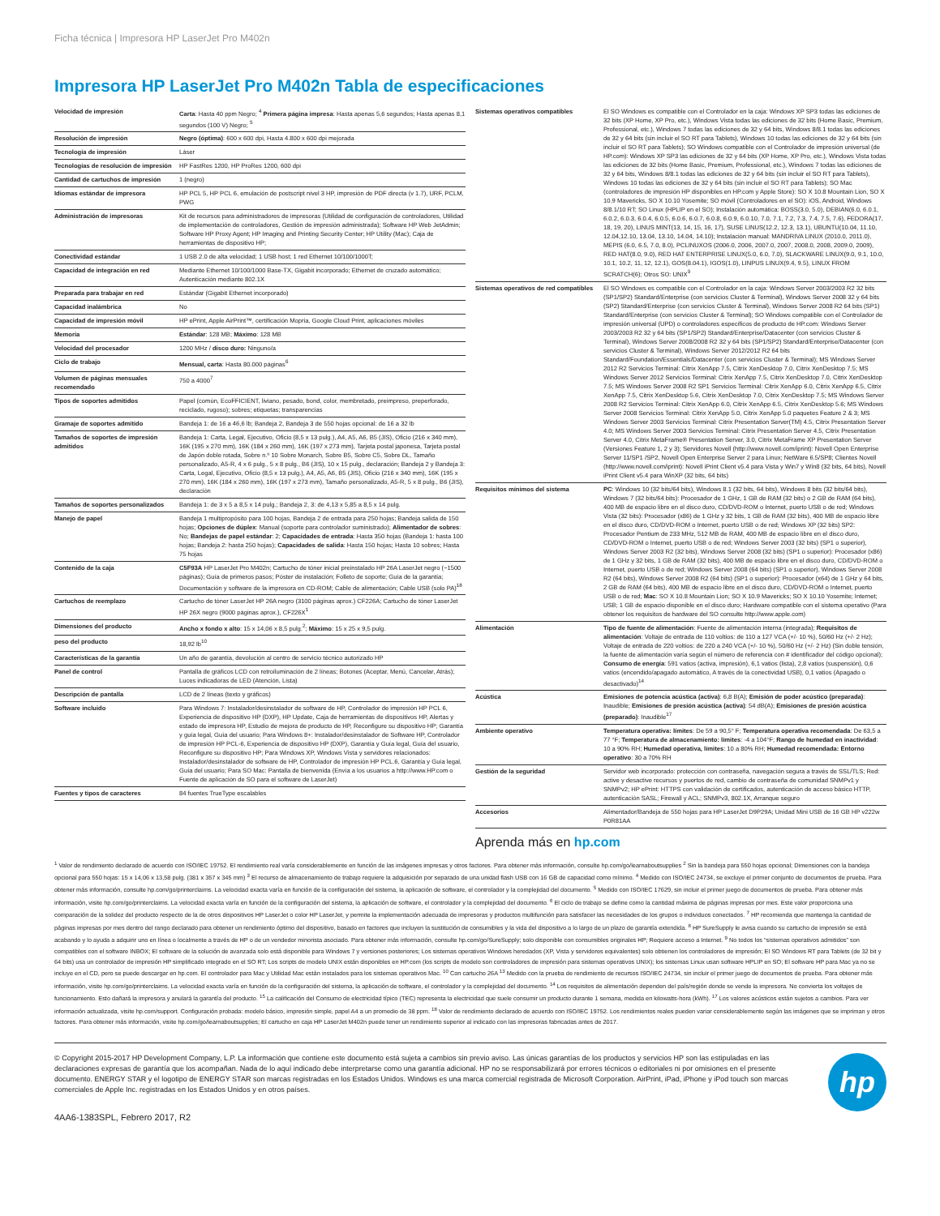Ficha técnica | Impresora HP LaserJet Pro M402n
Impresora HP LaserJet Pro M402n Tabla de especificaciones
| Velocidad de impresión | Carta : Hasta 40 ppm Negro; <sup>4</sup> Primera página impresa : Hasta apenas 5,6 segundos; Hasta apenas 8,1 segundos (100 V) Negro; <sup>5</sup> |
| Resolución de impresión | Negro (óptima) : 600 x 600 dpi, Hasta 4.800 x 600 dpi mejorada |
| Tecnología de impresión | Láser |
| Tecnologías de resolución de impresión | HP FastRes 1200, HP ProRes 1200, 600 dpi |
| Cantidad de cartuchos de impresión | 1 (negro) |
| Idiomas estándar de impresora | HP PCL 5, HP PCL 6, emulación de postscript nivel 3 HP, impresión de PDF directa (v 1.7), URF, PCLM, PWG |
| Administración de impresoras | Kit de recursos para administradores de impresoras (Utilidad de configuración de controladores, Utilidad de implementación de controladores, Gestión de impresión administrada); Software HP Web JetAdmin; Software HP Proxy Agent; HP Imaging and Printing Security Center; HP Utility (Mac); Caja de herramientas de dispositivo HP; |
| Conectividad estándar | 1 USB 2.0 de alta velocidad; 1 USB host; 1 red Ethernet 10/100/1000T; |
| Capacidad de integración en red | Mediante Ethernet 10/100/1000 Base-TX, Gigabit incorporado; Ethernet de cruzado automático; Autenticación mediante 802.1X |
| Preparada para trabajar en red | Estándar (Gigabit Ethernet incorporado) |
| Capacidad inalámbrica | No |
| Capacidad de impresión móvil | HP ePrint, Apple AirPrint™, certificación Mopria, Google Cloud Print, aplicaciones móviles |
| Memoria | Estándar : 128 MB; Máximo : 128 MB |
| Velocidad del procesador | 1200 MHz / disco duro: Ninguno/a |
| Ciclo de trabajo | Mensual, carta : Hasta 80.000 páginas<sup>6</sup> |
| Volumen de páginas mensuales recomendado | 750 a 4000<sup>7</sup> |
| Tipos de soportes admitidos | Papel (común, EcoFFICIENT, liviano, pesado, bond, color, membretado, preimpreso, preperforado, reciclado, rugoso); sobres; etiquetas; transparencias |
| Gramaje de soportes admitido | Bandeja 1: de 16 a 46,6 lb; Bandeja 2, Bandeja 3 de 550 hojas opcional: de 16 a 32 lb |
| Tamaños de soportes de impresión admitidos | Bandeja 1: Carta, Legal, Ejecutivo, Oficio (8,5 x 13 pulg.), A4, A5, A6, B5 (JIS), Oficio (216 x 340 mm), 16K (195 x 270 mm), 16K (184 x 260 mm), 16K (197 x 273 mm), Tarjeta postal japonesa, Tarjeta postal de Japón doble rotada, Sobre n.º 10 Sobre Monarch, Sobre B5, Sobre C5, Sobre DL, Tamaño personalizado, A5-R, 4 x 6 pulg., 5 x 8 pulg., B6 (JIS), 10 x 15 pulg., declaración; Bandeja 2 y Bandeja 3: Carta, Legal, Ejecutivo, Oficio (8,5 x 13 pulg.), A4, A5, A6, B5 (JIS), Oficio (216 x 340 mm), 16K (195 x 270 mm), 16K (184 x 260 mm), 16K (197 x 273 mm), Tamaño personalizado, A5-R, 5 x 8 pulg., B6 (JIS), declaración |
| Tamaños de soportes personalizados | Bandeja 1: de 3 x 5 a 8,5 x 14 pulg.; Bandeja 2, 3: de 4,13 x 5,85 a 8,5 x 14 pulg. |
| Manejo de papel | Bandeja 1 multipropósito para 100 hojas, Bandeja 2 de entrada para 250 hojas; Bandeja salida de 150 hojas; Opciones de dúplex : Manual (soporte para controlador suministrado); Alimentador de sobres : No; Bandejas de papel estándar : 2; Capacidades de entrada : Hasta 350 hojas (Bandeja 1: hasta 100 hojas; Bandeja 2: hasta 250 hojas); Capacidades de salida : Hasta 150 hojas; Hasta 10 sobres; Hasta 75 hojas |
| Contenido de la caja | C5F93A HP LaserJet Pro M402n; Cartucho de tóner inicial preinstalado HP 26A LaserJet negro (~1500 páginas); Guía de primeros pasos; Póster de instalación; Folleto de soporte; Guía de la garantía; Documentación y software de la impresora en CD-ROM; Cable de alimentación; Cable USB (solo PA)<sup>18</sup> |
| Cartuchos de reemplazo | Cartucho de tóner LaserJet HP 26A negro (3100 páginas aprox.) CF226A; Cartucho de tóner LaserJet HP 26X negro (9000 páginas aprox.), CF226X<sup>1</sup> |
| Dimensiones del producto | Ancho x fondo x alto : 15 x 14,06 x 8,5 pulg.<sup>2</sup>; Máximo : 15 x 25 x 9,5 pulg. |
| peso del producto | 18,92 lb<sup>10</sup> |
| Características de la garantía | Un año de garantía, devolución al centro de servicio técnico autorizado HP |
| Panel de control | Pantalla de gráficos LCD con retroiluminación de 2 líneas; Botones (Aceptar, Menú, Cancelar, Atrás); Luces indicadoras de LED (Atención, Lista) |
| Descripción de pantalla | LCD de 2 líneas (texto y gráficos) |
| Software incluido | Para Windows 7: Instalador/desinstalador de software de HP, Controlador de impresión HP PCL 6, Experiencia de dispositivo HP (DXP), HP Update, Caja de herramientas de dispositivos HP, Alertas y estado de impresora HP, Estudio de mejora de producto de HP, Reconfigure su dispositivo HP; Garantía y guía legal, Guía del usuario; Para Windows 8+: Instalador/desinstalador de Software HP, Controlador de impresión HP PCL-6, Experiencia de dispositivo HP (DXP), Garantía y Guía legal, Guía del usuario, Reconfigure su dispositivo HP; Para Windows XP, Windows Vista y servidores relacionados: Instalador/desinstalador de software de HP, Controlador de impresión HP PCL.6, Garantía y Guía legal, Guía del usuario; Para SO Mac: Pantalla de bienvenida (Envía a los usuarios a http://www.HP.com o Fuente de aplicación de SO para el software de LaserJet) |
| Fuentes y tipos de caracteres | 84 fuentes TrueType escalables |
| Sistemas operativos compatibles | El SO Windows es compatible con el Controlador en la caja: Windows XP SP3 todas las ediciones de 32 bits (XP Home, XP Pro, etc.), Windows Vista todas las ediciones de 32 bits (Home Basic, Premium, Professional, etc.), Windows 7 todas las ediciones de 32 y 64 bits, Windows 8/8.1 todas las ediciones de 32 y 64 bits (sin incluir el SO RT para Tablets), Windows 10 todas las ediciones de 32 y 64 bits (sin incluir el SO RT para Tablets); SO Windows compatible con el Controlador de impresión universal (de HP.com): Windows XP SP3 las ediciones de 32 y 64 bits (XP Home, XP Pro, etc.), Windows Vista todas las ediciones de 32 bits (Home Basic, Premium, Professional, etc.), Windows 7 todas las ediciones de 32 y 64 bits, Windows 8/8.1 todas las ediciones de 32 y 64 bits (sin incluir el SO RT para Tablets), Windows 10 todas las ediciones de 32 y 64 bits (sin incluir el SO RT para Tablets); SO Mac (controladores de impresión HP disponibles en HP.com y Apple Store): SO X 10.8 Mountain Lion, SO X 10.9 Mavericks, SO X 10.10 Yosemite; SO móvil (Controladores en el SO): iOS, Android, Windows 8/8.1/10 RT; SO Linux (HPLIP en el SO); Instalación automática: BOSS(3.0, 5.0), DEBIAN(6.0, 6.0.1, 6.0.2, 6.0.3, 6.0.4, 6.0.5, 6.0.6, 6.0.7, 6.0.8, 6.0.9, 6.0.10, 7.0, 7.1, 7.2, 7.3, 7.4, 7.5, 7.6), FEDORA(17, 18, 19, 20), LINUS MINT(13, 14, 15, 16, 17), SUSE LINUS(12.2, 12.3, 13.1), UBUNTU(10.04, 11.10, 12.04,12.10, 13.04, 13.10, 14.04, 14.10); Instalación manual: MANDRIVA LINUX (2010.0, 2011.0), MEPIS (6.0, 6.5, 7.0, 8.0), PCLINUXOS (2006.0, 2006, 2007.0, 2007, 2008.0, 2008, 2009.0, 2009), RED HAT(8.0, 9.0), RED HAT ENTERPRISE LINUX(5.0, 6.0, 7.0), SLACKWARE LINUX(9.0, 9.1, 10.0, 10.1, 10.2, 11, 12, 12.1), GOS(8.04.1), IGOS(1.0), LINPUS LINUX(9.4, 9.5), LINUX FROM SCRATCH(6); Otros SO: UNIX<sup>9</sup> |
| Sistemas operativos de red compatibles | El SO Windows es compatible con el Controlador en la caja: Windows Server 2003/2003 R2 32 bits (SP1/SP2) Standard/Enterprise (con servicios Cluster & Terminal), Windows Server 2008 32 y 64 bits (SP2) Standard/Enterprise (con servicios Cluster & Terminal), Windows Server 2008 R2 64 bits (SP1) Standard/Enterprise (con servicios Cluster & Terminal); SO Windows compatible con el Controlador de impresión universal (UPD) o controladores específicos de producto de HP.com: Windows Server 2003/2003 R2 32 y 64 bits (SP1/SP2) Standard/Enterprise/Datacenter (con servicios Cluster & Terminal), Windows Server 2008/2008 R2 32 y 64 bits (SP1/SP2) Standard/Enterprise/Datacenter (con servicios Cluster & Terminal), Windows Server 2012/2012 R2 64 bits Standard/Foundation/Essentials/Datacenter (con servicios Cluster & Terminal); MS Windows Server 2012 R2 Servicios Terminal: Citrix XenApp 7.5, Citrix XenDesktop 7.0, Citrix XenDesktop 7.5; MS Windows Server 2012 Servicios Terminal: Citrix XenApp 7.5, Citrix XenDesktop 7.0, Citrix XenDesktop 7.5; MS Windows Server 2008 R2 SP1 Servicios Terminal: Citrix XenApp 6.0, Citrix XenApp 6.5, Citrix XenApp 7.5, Citrix XenDesktop 5.6, Citrix XenDesktop 7.0, Citrix XenDesktop 7.5; MS Windows Server 2008 R2 Servicios Terminal: Citrix XenApp 6.0, Citrix XenApp 6.5, Citrix XenDesktop 5.6; MS Windows Server 2008 Servicios Terminal: Citrix XenApp 5.0, Citrix XenApp 5.0 paquetes Feature 2 & 3; MS Windows Server 2003 Servicios Terminal: Citrix Presentation Server(TM) 4.5, Citrix Presentation Server 4.0; MS Windows Server 2003 Servicios Terminal: Citrix Presentation Server 4.5, Citrix Presentation Server 4.0, Citrix MetaFrame® Presentation Server, 3.0, Citrix MetaFrame XP Presentation Server (Versiones Feature 1, 2 y 3); Servidores Novell (http://www.novell.com/iprint): Novell Open Enterprise Server 11/SP1 /SP2, Novell Open Enterprise Server 2 para Linux; NetWare 6.5/SP8; Clientes Novell (http://www.novell.com/iprint): Novell iPrint Client v5.4 para Vista y Win7 y Win8 (32 bits, 64 bits), Novell iPrint Client v5.4 para WinXP (32 bits, 64 bits) |
| Requisitos mínimos del sistema | PC : Windows 10 (32 bits/64 bits), Windows 8.1 (32 bits, 64 bits), Windows 8 bits (32 bits/64 bits), Windows 7 (32 bits/64 bits): Procesador de 1 GHz, 1 GB de RAM (32 bits) o 2 GB de RAM (64 bits), 400 MB de espacio libre en el disco duro, CD/DVD-ROM o Internet, puerto USB o de red; Windows Vista (32 bits): Procesador (x86) de 1 GHz y 32 bits, 1 GB de RAM (32 bits), 400 MB de espacio libre en el disco duro, CD/DVD-ROM o Internet, puerto USB o de red; Windows XP (32 bits) SP2: Procesador Pentium de 233 MHz, 512 MB de RAM, 400 MB de espacio libre en el disco duro, CD/DVD-ROM o Internet, puerto USB o de red; Windows Server 2003 (32 bits) (SP1 o superior), Windows Server 2003 R2 (32 bits), Windows Server 2008 (32 bits) (SP1 o superior): Procesador (x86) de 1 GHz y 32 bits, 1 GB de RAM (32 bits), 400 MB de espacio libre en el disco duro, CD/DVD-ROM o Internet, puerto USB o de red; Windows Server 2008 (64 bits) (SP1 o superior), Windows Server 2008 R2 (64 bits), Windows Server 2008 R2 (64 bits) (SP1 o superior): Procesador (x64) de 1 GHz y 64 bits, 2 GB de RAM (64 bits), 400 MB de espacio libre en el disco duro, CD/DVD-ROM o Internet, puerto USB o de red; Mac : SO X 10.8 Mountain Lion; SO X 10.9 Mavericks; SO X 10.10 Yosemite; Internet; USB; 1 GB de espacio disponible en el disco duro; Hardware compatible con el sistema operativo (Para obtener los requisitos de hardware del SO consulte http://www.apple.com) |
| Alimentación | Tipo de fuente de alimentación : Fuente de alimentación interna (integrada); Requisitos de alimentación : Voltaje de entrada de 110 voltios: de 110 a 127 VCA (+/- 10 %), 50/60 Hz (+/- 2 Hz); Voltaje de entrada de 220 voltios: de 220 a 240 VCA (+/- 10 %), 50/60 Hz (+/- 2 Hz) (Sin doble tensión, la fuente de alimentación varía según el número de referencia con # identificador del código opcional); Consumo de energía : 591 vatios (activa, impresión), 6,1 vatios (lista), 2,8 vatios (suspensión), 0,6 vatios (encendido/apagado automático, A través de la conectividad USB), 0,1 vatios (Apagado o desactivado)<sup>14</sup> |
| Acústica | Emisiones de potencia acústica (activa) : 6,8 B(A); Emisión de poder acústico (preparada) : Inaudible; Emisiones de presión acústica (activa) : 54 dB(A); Emisiones de presión acústica (preparado) : Inaudible<sup>17</sup> |
| Ambiente operativo | Temperatura operativa: límites : De 59 a 90,5° F; Temperatura operativa recomendada : De 63,5 a 77 °F; Temperatura de almacenamiento: límites : -4 a 104°F; Rango de humedad en inactividad : 10 a 90% RH; Humedad operativa, límites : 10 a 80% RH; Humedad recomendada: Entorno operativo : 30 a 70% RH |
| Gestión de la seguridad | Servidor web incorporado: protección con contraseña, navegación segura a través de SSL/TLS; Red: active y desactive recursos y puertos de red, cambio de contraseña de comunidad SNMPv1 y SNMPv2; HP ePrint: HTTPS con validación de certificados, autenticación de acceso básico HTTP, autenticación SASL; Firewall y ACL; SNMPv3, 802.1X, Arranque seguro |
| Accesorios | Alimentador/Bandeja de 550 hojas para HP LaserJet D9P29A; Unidad Mini USB de 16 GB HP v222w P0R81AA |
Aprenda más en hp.com
<sup>1</sup> Valor de rendimiento declarado de acuerdo con ISO/IEC 19752. El rendimiento real varía considerablemente en función de las imágenes impresas y otros factores. Para obtener más información, consulte hp.com/go/learnaboutsupplies <sup>2</sup> Sin la bandeja para 550 hojas opcional; Dimensiones con la bandeja opcional para 550 hojas: 15 x 14,06 x 13,58 pulg. (381 x 357 x 345 mm) <sup>3</sup> El recurso de almacenamiento de trabajo requiere la adquisición por separado de una unidad flash USB con 16 GB de capacidad como mínimo. <sup>4</sup> Medido con ISO/IEC 24734, se excluye el primer conjunto de documentos de prueba. Para obtener más información, consulte hp.com/go/printerclaims. La velocidad exacta varía en función de la configuración del sistema, la aplicación de software, el controlador y la complejidad del documento. <sup>5</sup> Medido con ISO/IEC 17629, sin incluir el primer juego de documentos de prueba. Para obtener más información, visite hp.com/go/printerclaims. La velocidad exacta varía en función de la configuración del sistema, la aplicación de software, el controlador y la complejidad del documento. <sup>6</sup> El ciclo de trabajo se define como la cantidad máxima de páginas impresas por mes. Este valor proporciona una comparación de la solidez del producto respecto de la de otros dispositivos HP LaserJet o color HP LaserJet, y permite la implementación adecuada de impresoras y productos multifunción para satisfacer las necesidades de los grupos o individuos conectados. <sup>7</sup> HP recomienda que mantenga la cantidad de páginas impresas por mes dentro del rango declarado para obtener un rendimiento óptimo del dispositivo, basado en factores que incluyen la sustitución de consumibles y la vida del dispositivo a lo largo de un plazo de garantía extendida. <sup>8</sup> HP SureSupply le avisa cuando su cartucho de impresión se está acabando y lo ayuda a adquirir uno en línea o localmente a través de HP o de un vendedor minorista asociado. Para obtener más información, consulte hp.com/go/SureSupply; solo disponible con consumibles originales HP; Requiere acceso a Internet. <sup>9</sup> No todos los “sistemas operativos admitidos” son compatibles con el software INBOX; El software de la solución de avanzada solo está disponible para Windows 7 y versiones posteriores; Los sistemas operativos Windows heredados (XP, Vista y servidores equivalentes) solo obtienen los controladores de impresión; El SO Windows RT para Tablets (de 32 bit y 64 bits) usa un controlador de impresión HP simplificado integrado en el SO RT; Los scripts de modelo UNIX están disponibles en HP.com (los scripts de modelo son controladores de impresión para sistemas operativos UNIX); los sistemas Linux usan software HPLIP en SO; El software HP para Mac ya no se incluye en el CD, pero se puede descargar en hp.com. El controlador para Mac y Utilidad Mac están instalados para los sistemas operativos Mac. <sup>10</sup> Con cartucho 26A <sup>13</sup> Medido con la prueba de rendimiento de recursos ISO/IEC 24734, sin incluir el primer juego de documentos de prueba. Para obtener más información, visite hp.com/go/printerclaims. La velocidad exacta varía en función de la configuración del sistema, la aplicación de software, el controlador y la complejidad del documento. <sup>14</sup> Los requisitos de alimentación dependen del país/región donde se vende la impresora. No convierta los voltajes de funcionamiento. Esto dañará la impresora y anulará la garantía del producto. <sup>15</sup> La calificación del Consumo de electricidad típico (TEC) representa la electricidad que suele consumir un producto durante 1 semana, medida en kilowatts-hora (kWh). <sup>17</sup> Los valores acústicos están sujetos a cambios. Para ver información actualizada, visite hp.com/support. Configuración probada: modelo básico, impresión simple, papel A4 a un promedio de 38 ppm. <sup>18</sup> Valor de rendimiento declarado de acuerdo con ISO/IEC 19752. Los rendimientos reales pueden variar considerablemente según las imágenes que se impriman y otros factores. Para obtener más información, visite hp.com/go/learnaboutsupplies; El cartucho en caja HP LaserJet M402n puede tener un rendimiento superior al indicado con las impresoras fabricadas antes de 2017.
© Copyright 2015-2017 HP Development Company, L.P. La información que contiene este documento está sujeta a cambios sin previo aviso. Las únicas garantías de los productos y servicios HP son las estipuladas en las declaraciones expresas de garantía que los acompañan. Nada de lo aquí indicado debe interpretarse como una garantía adicional. HP no se responsabilizará por errores técnicos o editoriales ni por omisiones en el presente documento. ENERGY STAR y el logotipo de ENERGY STAR son marcas registradas en los Estados Unidos. Windows es una marca comercial registrada de Microsoft Corporation. AirPrint, iPad, iPhone y iPod touch son marcas comerciales de Apple Inc. registradas en los Estados Unidos y en otros países.
4AA6-1383SPL, Febrero 2017, R2
hp